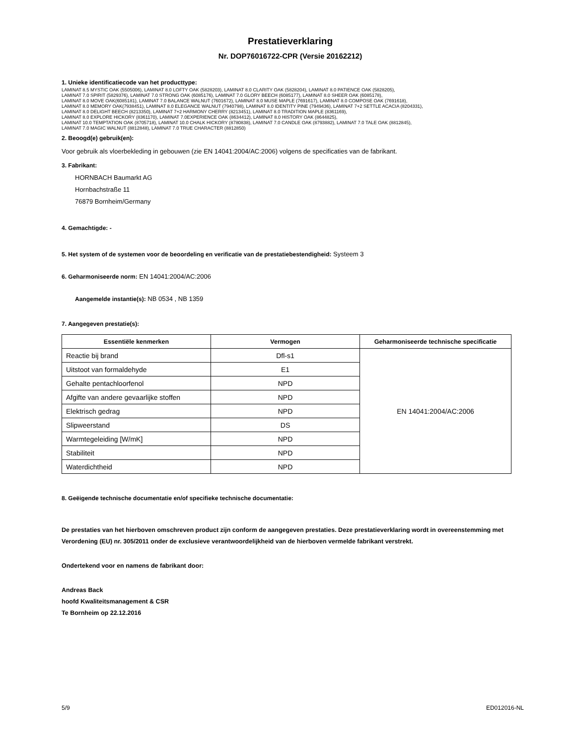Prestatieverklaring
Nr. DOP76016722-CPR (Versie 20162212)
1. Unieke identificatiecode van het producttype:
LAMINAT 8.5 MYSTIC OAK (5505006), LAMINAT 8.0 LOFTY OAK (5828203), LAMINAT 8.0 CLARITY OAK (5828204), LAMINAT 8.0 PATIENCE OAK (5828205),
LAMINAT 7.0 SPIRIT (5829376), LAMINAT 7.0 STRONG OAK (6085176), LAMINAT 7.0 GLORY BEECH (6085177), LAMINAT 8.0 SHEER OAK (6085178),
LAMINAT 8.0 MOVE OAK(6085181), LAMINAT 7.0 BALANCE WALNUT (7601672), LAMINAT 8.0 MUSE MAPLE (7691617), LAMINAT 8.0 COMPOSE OAK (7691618),
LAMINAT 8.0 MEMORY OAK(7938451), LAMINAT 8.0 ELEGANCE WALNUT (7940798), LAMINAT 8.0 IDENTITY PINE (7949436), LAMINAT 7+2 SETTLE ACACIA (8204331),
LAMINAT 8.0 DELIGHT BEECH (8213350), LAMINAT 7+2 HARMONY CHERRY (8213451), LAMINAT 8.0 TRADITION MAPLE (8361169),
LAMINAT 8.0 EXPLORE HICKORY (8361170), LAMINAT 7.0EXPERIENCE OAK (8634412), LAMINAT 8.0 HISTORY OAK (8644825),
LAMINAT 10.0 TEMPTATION OAK (8705718), LAMINAT 10.0 CHALK HICKORY (8780838), LAMINAT 7.0 CANDLE OAK (8793882), LAMINAT 7.0 TALE OAK (8812845),
LAMINAT 7.0 MAGIC WALNUT (8812848), LAMINAT 7.0 TRUE CHARACTER (8812850)
2. Beoogd(e) gebruik(en):
Voor gebruik als vloerbekleding in gebouwen (zie EN 14041:2004/AC:2006) volgens de specificaties van de fabrikant.
3. Fabrikant:
HORNBACH Baumarkt AG
Hornbachstraße 11
76879 Bornheim/Germany
4. Gemachtigde: -
5. Het system of de systemen voor de beoordeling en verificatie van de prestatiebestendigheid: Systeem 3
6. Geharmoniseerde norm: EN 14041:2004/AC:2006
Aangemelde instantie(s): NB 0534 , NB 1359
7. Aangegeven prestatie(s):
| Essentiële kenmerken | Vermogen | Geharmoniseerde technische specificatie |
| --- | --- | --- |
| Reactie bij brand | Dfl-s1 | EN 14041:2004/AC:2006 |
| Uitstoot van formaldehyde | E1 | |
| Gehalte pentachloorfenol | NPD | |
| Afgifte van andere gevaarlijke stoffen | NPD | |
| Elektrisch gedrag | NPD | |
| Slipweerstand | DS | |
| Warmtegeleiding [W/mK] | NPD | |
| Stabiliteit | NPD | |
| Waterdichtheid | NPD | |
8. Geëigende technische documentatie en/of specifieke technische documentatie:
De prestaties van het hierboven omschreven product zijn conform de aangegeven prestaties. Deze prestatieverklaring wordt in overeenstemming met Verordening (EU) nr. 305/2011 onder de exclusieve verantwoordelijkheid van de hierboven vermelde fabrikant verstrekt.
Ondertekend voor en namens de fabrikant door:
Andreas Back
hoofd Kwaliteitsmanagement & CSR
Te Bornheim op 22.12.2016
5/9 ED012016-NL